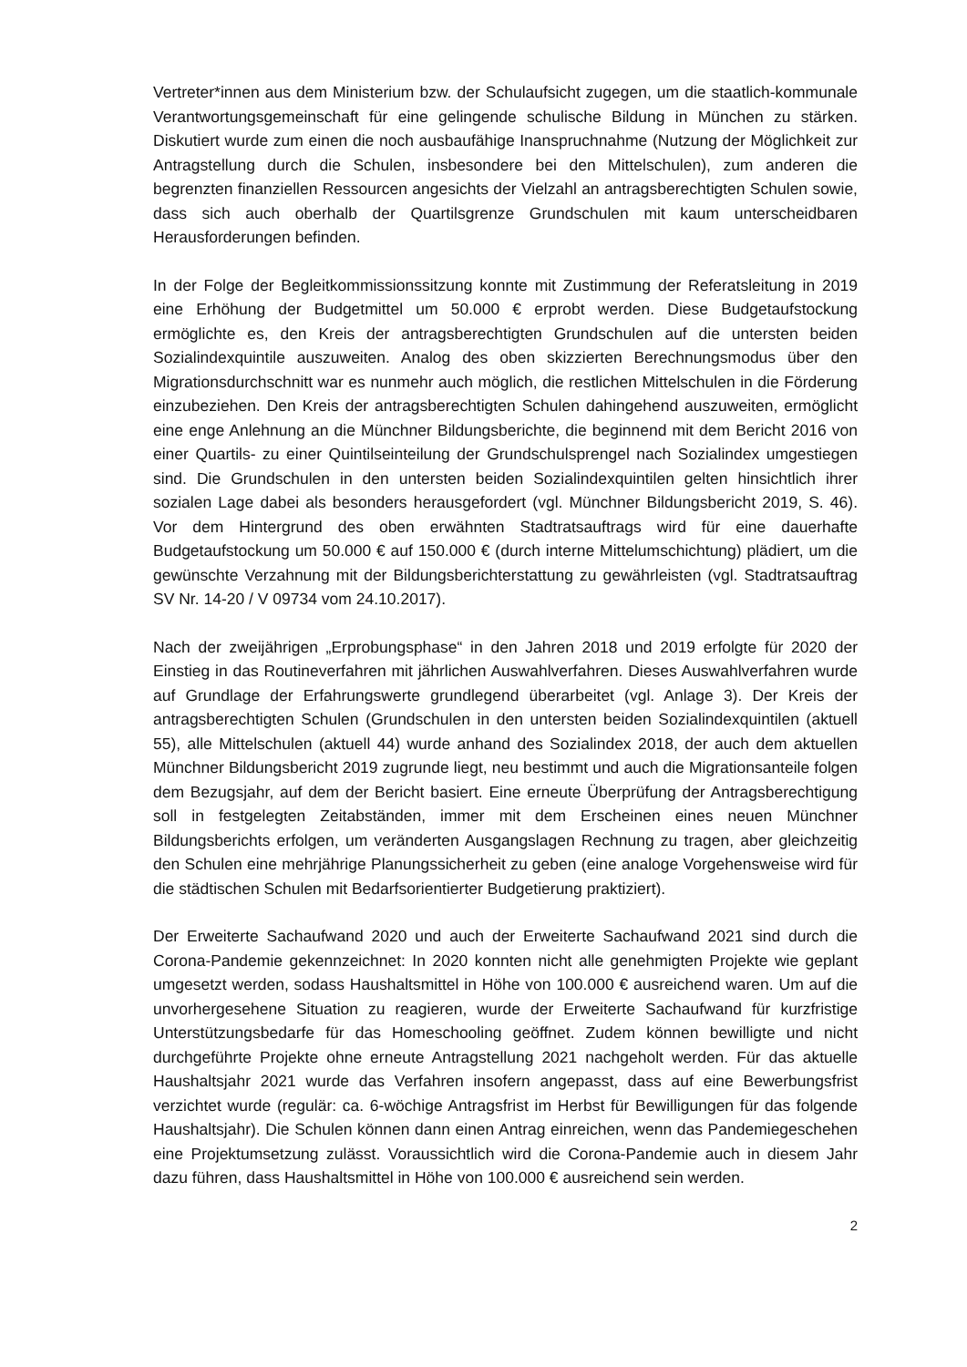Vertreter*innen aus dem Ministerium bzw. der Schulaufsicht zugegen, um die staatlich-kommunale Verantwortungsgemeinschaft für eine gelingende schulische Bildung in München zu stärken. Diskutiert wurde zum einen die noch ausbaufähige Inanspruchnahme (Nutzung der Möglichkeit zur Antragstellung durch die Schulen, insbesondere bei den Mittelschulen), zum anderen die begrenzten finanziellen Ressourcen angesichts der Vielzahl an antragsberechtigten Schulen sowie, dass sich auch oberhalb der Quartilsgrenze Grundschulen mit kaum unterscheidbaren Herausforderungen befinden.
In der Folge der Begleitkommissionssitzung konnte mit Zustimmung der Referatsleitung in 2019 eine Erhöhung der Budgetmittel um 50.000 € erprobt werden. Diese Budgetaufstockung ermöglichte es, den Kreis der antragsberechtigten Grundschulen auf die untersten beiden Sozialindexquintile auszuweiten. Analog des oben skizzierten Berechnungsmodus über den Migrationsdurchschnitt war es nunmehr auch möglich, die restlichen Mittelschulen in die Förderung einzubeziehen. Den Kreis der antragsberechtigten Schulen dahingehend auszuweiten, ermöglicht eine enge Anlehnung an die Münchner Bildungsberichte, die beginnend mit dem Bericht 2016 von einer Quartils- zu einer Quintilseinteilung der Grundschulsprengel nach Sozialindex umgestiegen sind. Die Grundschulen in den untersten beiden Sozialindexquintilen gelten hinsichtlich ihrer sozialen Lage dabei als besonders herausgefordert (vgl. Münchner Bildungsbericht 2019, S. 46). Vor dem Hintergrund des oben erwähnten Stadtratsauftrags wird für eine dauerhafte Budgetaufstockung um 50.000 € auf 150.000 € (durch interne Mittelumschichtung) plädiert, um die gewünschte Verzahnung mit der Bildungsberichterstattung zu gewährleisten (vgl. Stadtratsauftrag SV Nr. 14-20 / V 09734 vom 24.10.2017).
Nach der zweijährigen „Erprobungsphase“ in den Jahren 2018 und 2019 erfolgte für 2020 der Einstieg in das Routineverfahren mit jährlichen Auswahlverfahren. Dieses Auswahlverfahren wurde auf Grundlage der Erfahrungswerte grundlegend überarbeitet (vgl. Anlage 3). Der Kreis der antragsberechtigten Schulen (Grundschulen in den untersten beiden Sozialindexquintilen (aktuell 55), alle Mittelschulen (aktuell 44) wurde anhand des Sozialindex 2018, der auch dem aktuellen Münchner Bildungsbericht 2019 zugrunde liegt, neu bestimmt und auch die Migrationsanteile folgen dem Bezugsjahr, auf dem der Bericht basiert. Eine erneute Überprüfung der Antragsberechtigung soll in festgelegten Zeitabständen, immer mit dem Erscheinen eines neuen Münchner Bildungsberichts erfolgen, um veränderten Ausgangslagen Rechnung zu tragen, aber gleichzeitig den Schulen eine mehrjährige Planungssicherheit zu geben (eine analoge Vorgehensweise wird für die städtischen Schulen mit Bedarfsorientierter Budgetierung praktiziert).
Der Erweiterte Sachaufwand 2020 und auch der Erweiterte Sachaufwand 2021 sind durch die Corona-Pandemie gekennzeichnet: In 2020 konnten nicht alle genehmigten Projekte wie geplant umgesetzt werden, sodass Haushaltsmittel in Höhe von 100.000 € ausreichend waren. Um auf die unvorhergesehene Situation zu reagieren, wurde der Erweiterte Sachaufwand für kurzfristige Unterstützungsbedarfe für das Homeschooling geöffnet. Zudem können bewilligte und nicht durchgeführte Projekte ohne erneute Antragstellung 2021 nachgeholt werden. Für das aktuelle Haushaltsjahr 2021 wurde das Verfahren insofern angepasst, dass auf eine Bewerbungsfrist verzichtet wurde (regulär: ca. 6-wöchige Antragsfrist im Herbst für Bewilligungen für das folgende Haushaltsjahr). Die Schulen können dann einen Antrag einreichen, wenn das Pandemiegeschehen eine Projektumsetzung zulässt. Voraussichtlich wird die Corona-Pandemie auch in diesem Jahr dazu führen, dass Haushaltsmittel in Höhe von 100.000 € ausreichend sein werden.
2